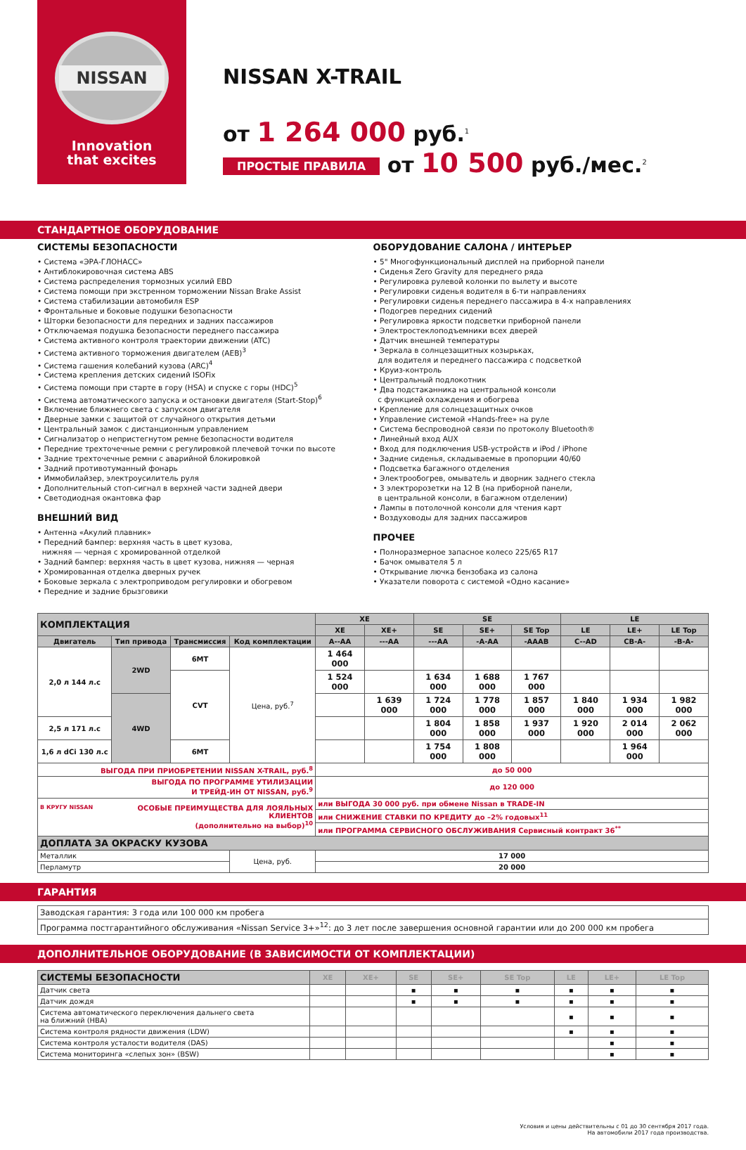NISSAN
Innovation
that excites
NISSAN X-TRAIL
от 1 264 000 руб.<sup>1</sup>
ПРОСТЫЕ ПРАВИЛА от 10 500 руб./мес.<sup>2</sup>
СТАНДАРТНОЕ ОБОРУДОВАНИЕ
СИСТЕМЫ БЕЗОПАСНОСТИ
• Система «ЭРА-ГЛОНАСС»
• Антиблокировочная система ABS
• Система распределения тормозных усилий EBD
• Система помощи при экстренном торможении Nissan Brake Assist
• Система стабилизации автомобиля ESP
• Фронтальные и боковые подушки безопасности
• Шторки безопасности для передних и задних пассажиров
• Отключаемая подушка безопасности переднего пассажира
• Система активного контроля траектории движении (ATC)
• Система активного торможения двигателем (AEB)<sup>3</sup>
• Система гашения колебаний кузова (ARC)<sup>4</sup>
• Система крепления детских сидений ISOFix
• Система помощи при старте в гору (HSA) и спуске с горы (HDC)<sup>5</sup>
• Система автоматического запуска и остановки двигателя (Start-Stop)<sup>6</sup>
• Включение ближнего света с запуском двигателя
• Дверные замки с защитой от случайного открытия детьми
• Центральный замок с дистанционным управлением
• Сигнализатор о непристегнутом ремне безопасности водителя
• Передние трехточечные ремни с регулировкой плечевой точки по высоте
• Задние трехточечные ремни с аварийной блокировкой
• Задний противотуманный фонарь
• Иммобилайзер, электроусилитель руля
• Дополнительный стоп-сигнал в верхней части задней двери
• Светодиодная окантовка фар
ВНЕШНИЙ ВИД
• Антенна «Акулий плавник»
• Передний бампер: верхняя часть в цвет кузова,
нижняя — черная с хромированной отделкой
• Задний бампер: верхняя часть в цвет кузова, нижняя — черная
• Хромированная отделка дверных ручек
• Боковые зеркала с электроприводом регулировки и обогревом
• Передние и задние брызговики
ОБОРУДОВАНИЕ САЛОНА / ИНТЕРЬЕР
• 5" Многофункциональный дисплей на приборной панели
• Сиденья Zero Gravity для переднего ряда
• Регулировка рулевой колонки по вылету и высоте
• Регулировки сиденья водителя в 6-ти направлениях
• Регулировки сиденья переднего пассажира в 4-х направлениях
• Подогрев передних сидений
• Регулировка яркости подсветки приборной панели
• Электростеклоподъемники всех дверей
• Датчик внешней температуры
• Зеркала в солнцезащитных козырьках,
для водителя и переднего пассажира с подсветкой
• Круиз-контроль
• Центральный подлокотник
• Два подстаканника на центральной консоли
с функцией охлаждения и обогрева
• Крепление для солнцезащитных очков
• Управление системой «Hands-free» на руле
• Система беспроводной связи по протоколу Bluetooth®
• Линейный вход AUX
• Вход для подключения USB-устройств и iPod / iPhone
• Задние сиденья, складываемые в пропорции 40/60
• Подсветка багажного отделения
• Электрообогрев, омыватель и дворник заднего стекла
• 3 электророзетки на 12 В (на приборной панели,
в центральной консоли, в багажном отделении)
• Лампы в потолочной консоли для чтения карт
• Воздуховоды для задних пассажиров
ПРОЧЕЕ
• Полноразмерное запасное колесо 225/65 R17
• Бачок омывателя 5 л
• Открывание лючка бензобака из салона
• Указатели поворота с системой «Одно касание»
| КОМПЛЕКТАЦИЯ | | | | XE | | SE | | | LE | | |
| --- | --- | --- | --- | --- | --- | --- | --- | --- | --- | --- | --- |
| | | | | XE | XE+ | SE | SE+ | SE Top | LE | LE+ | LE Top |
| Двигатель | Тип привода | Трансмиссия | Код комплектации | A--AA | ---AA | ---AA | -A-AA | -AAAB | C--AD | CB-A- | -B-A- |
| 2,0 л 144 л.с | 2WD | 6MT | Цена, руб.<sup>7</sup> | 1 464 000 | | | | | | | |
| | | CVT | | 1 524 000 | | 1 634 000 | 1 688 000 | 1 767 000 | | | |
| | 4WD | | | | 1 639 000 | 1 724 000 | 1 778 000 | 1 857 000 | 1 840 000 | 1 934 000 | 1 982 000 |
| 2,5 л 171 л.с | | | | | | 1 804 000 | 1 858 000 | 1 937 000 | 1 920 000 | 2 014 000 | 2 062 000 |
| 1,6 л dCi 130 л.с | | 6MT | | | | 1 754 000 | 1 808 000 | | | 1 964 000 | |
| ВЫГОДА ПРИ ПРИОБРЕТЕНИИ NISSAN X-TRAIL, руб.<sup>8</sup> | | | | до 50 000 | | | | | | | |
| ВЫГОДА ПО ПРОГРАММЕ УТИЛИЗАЦИИ И ТРЕЙД-ИН ОТ NISSAN, руб.<sup>9</sup> | | | | до 120 000 | | | | | | | |
| В КРУГУ NISSAN ОСОБЫЕ ПРЕИМУЩЕСТВА ДЛЯ ЛОЯЛЬНЫХ КЛИЕНТОВ (дополнительно на выбор)<sup>10</sup> | | | | или ВЫГОДА 30 000 руб. при обмене Nissan в TRADE-IN | | | | | | | |
| | | | | или СНИЖЕНИЕ СТАВКИ ПО КРЕДИТУ до –2% годовых<sup>11</sup> | | | | | | | |
| | | | | или ПРОГРАММА СЕРВИСНОГО ОБСЛУЖИВАНИЯ Сервисный контракт 36<sup>**</sup> | | | | | | | |
| ДОПЛАТА ЗА ОКРАСКУ КУЗОВА | | | | | | | | | | | |
| Металлик | | | Цена, руб. | 17 000 | | | | | | | |
| Перламутр | | | | 20 000 | | | | | | | |
ГАРАНТИЯ
| Заводская гарантия: 3 года или 100 000 км пробега |
| Программа постгарантийного обслуживания «Nissan Service 3+»<sup>12</sup>: до 3 лет после завершения основной гарантии или до 200 000 км пробега |
ДОПОЛНИТЕЛЬНОЕ ОБОРУДОВАНИЕ (В ЗАВИСИМОСТИ ОТ КОМПЛЕКТАЦИИ)
| СИСТЕМЫ БЕЗОПАСНОСТИ | XE | XE+ | SE | SE+ | SE Top | LE | LE+ | LE Top |
| --- | --- | --- | --- | --- | --- | --- | --- | --- |
| Датчик света | | | ▪ | ▪ | ▪ | ▪ | ▪ | ▪ |
| Датчик дождя | | | ▪ | ▪ | ▪ | ▪ | ▪ | ▪ |
| Система автоматического переключения дальнего света на ближний (HBA) | | | | | | ▪ | ▪ | ▪ |
| Система контроля рядности движения (LDW) | | | | | | ▪ | ▪ | ▪ |
| Система контроля усталости водителя (DAS) | | | | | | | ▪ | ▪ |
| Система мониторинга «слепых зон» (BSW) | | | | | | | ▪ | ▪ |
Условия и цены действительны с 01 до 30 сентября 2017 года.
На автомобили 2017 года производства.